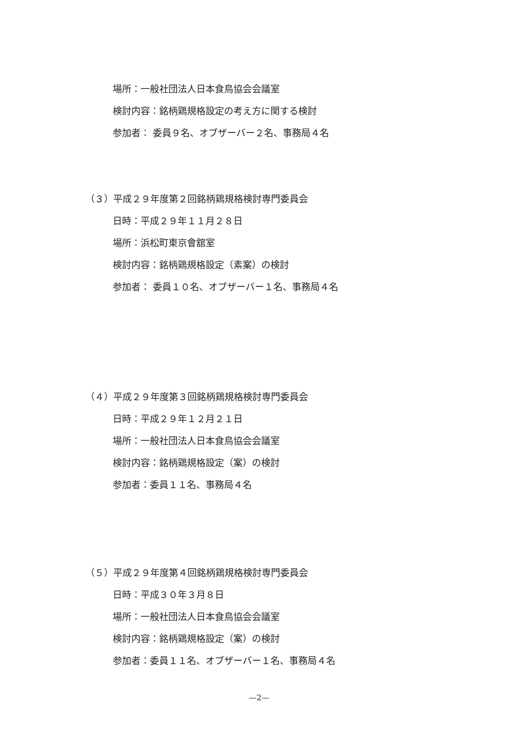場所：一般社団法人日本食鳥協会会議室
検討内容：銘柄鶏規格設定の考え方に関する検討
参加者： 委員９名、オブザーバー２名、事務局４名
（３）平成２９年度第２回銘柄鶏規格検討専門委員会
日時：平成２９年１１月２８日
場所：浜松町東京會舘室
検討内容：銘柄鶏規格設定（素案）の検討
参加者： 委員１０名、オブザーバー１名、事務局４名
（４）平成２９年度第３回銘柄鶏規格検討専門委員会
日時：平成２９年１２月２１日
場所：一般社団法人日本食鳥協会会議室
検討内容：銘柄鶏規格設定（案）の検討
参加者：委員１１名、事務局４名
（５）平成２９年度第４回銘柄鶏規格検討専門委員会
日時：平成３０年３月８日
場所：一般社団法人日本食鳥協会会議室
検討内容：銘柄鶏規格設定（案）の検討
参加者：委員１１名、オブザーバー１名、事務局４名
—2—